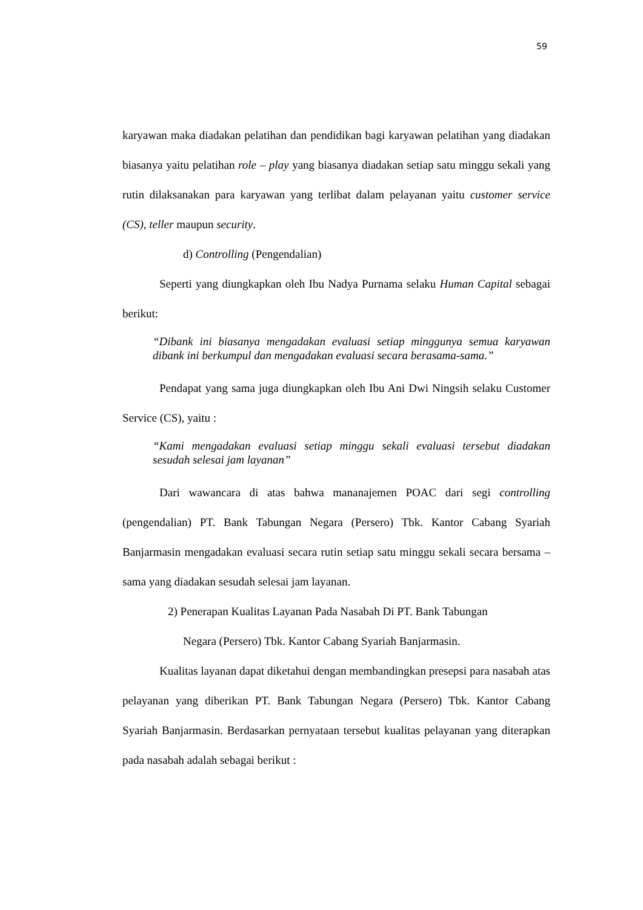59
karyawan maka diadakan pelatihan dan pendidikan bagi karyawan pelatihan yang diadakan biasanya yaitu pelatihan role – play yang biasanya diadakan setiap satu minggu sekali yang rutin dilaksanakan para karyawan yang terlibat dalam pelayanan yaitu customer service (CS), teller maupun security.
d) Controlling (Pengendalian)
Seperti yang diungkapkan oleh Ibu Nadya Purnama selaku Human Capital sebagai berikut:
“Dibank ini biasanya mengadakan evaluasi setiap minggunya semua karyawan dibank ini berkumpul dan mengadakan evaluasi secara berasama-sama.”
Pendapat yang sama juga diungkapkan oleh Ibu Ani Dwi Ningsih selaku Customer Service (CS), yaitu :
“Kami mengadakan evaluasi setiap minggu sekali evaluasi tersebut diadakan sesudah selesai jam layanan”
Dari wawancara di atas bahwa mananajemen POAC dari segi controlling (pengendalian) PT. Bank Tabungan Negara (Persero) Tbk. Kantor Cabang Syariah Banjarmasin mengadakan evaluasi secara rutin setiap satu minggu sekali secara bersama – sama yang diadakan sesudah selesai jam layanan.
2) Penerapan Kualitas Layanan Pada Nasabah Di PT. Bank Tabungan
Negara (Persero) Tbk. Kantor Cabang Syariah Banjarmasin.
Kualitas layanan dapat diketahui dengan membandingkan presepsi para nasabah atas pelayanan yang diberikan PT. Bank Tabungan Negara (Persero) Tbk. Kantor Cabang Syariah Banjarmasin. Berdasarkan pernyataan tersebut kualitas pelayanan yang diterapkan pada nasabah adalah sebagai berikut :